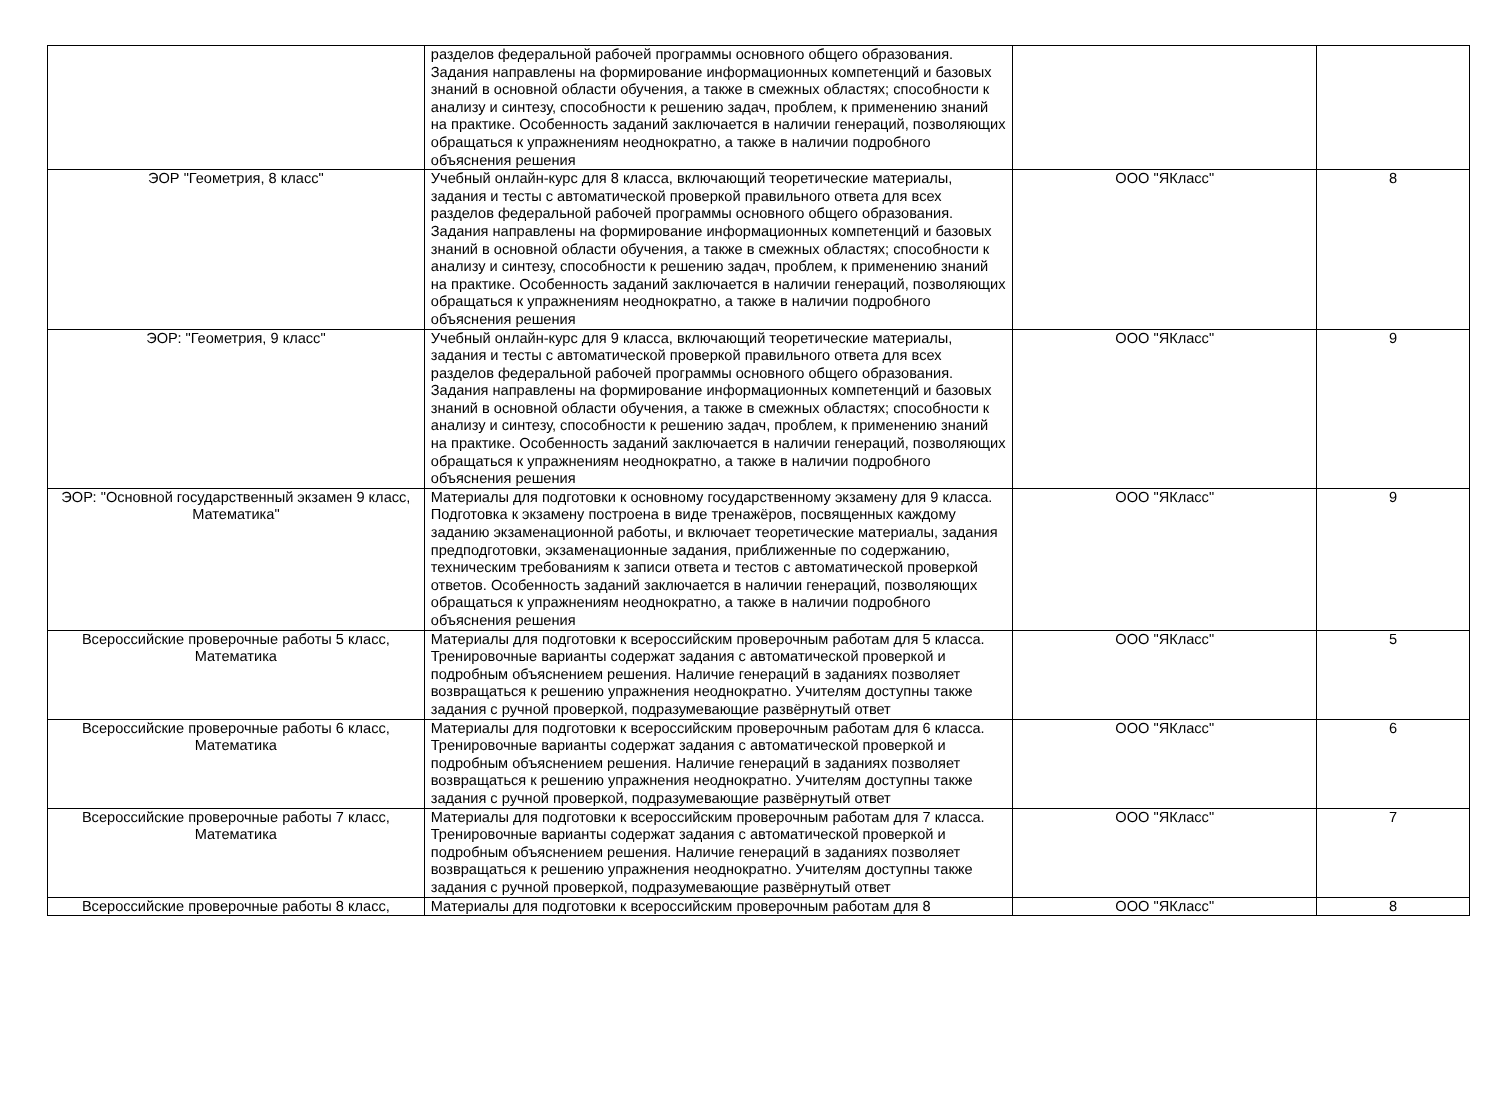| | разделов федеральной рабочей программы основного общего образования. Задания направлены на формирование информационных компетенций и базовых знаний в основной области обучения, а также в смежных областях; способности к анализу и синтезу, способности к решению задач, проблем, к применению знаний на практике. Особенность заданий заключается в наличии генераций, позволяющих обращаться к упражнениям неоднократно, а также в наличии подробного объяснения решения | | |
| ЭОР "Геометрия, 8 класс" | Учебный онлайн-курс для 8 класса, включающий теоретические материалы, задания и тесты с автоматической проверкой правильного ответа для всех разделов федеральной рабочей программы основного общего образования. Задания направлены на формирование информационных компетенций и базовых знаний в основной области обучения, а также в смежных областях; способности к анализу и синтезу, способности к решению задач, проблем, к применению знаний на практике. Особенность заданий заключается в наличии генераций, позволяющих обращаться к упражнениям неоднократно, а также в наличии подробного объяснения решения | ООО "ЯКласс" | 8 |
| ЭОР: "Геометрия, 9 класс" | Учебный онлайн-курс для 9 класса, включающий теоретические материалы, задания и тесты с автоматической проверкой правильного ответа для всех разделов федеральной рабочей программы основного общего образования. Задания направлены на формирование информационных компетенций и базовых знаний в основной области обучения, а также в смежных областях; способности к анализу и синтезу, способности к решению задач, проблем, к применению знаний на практике. Особенность заданий заключается в наличии генераций, позволяющих обращаться к упражнениям неоднократно, а также в наличии подробного объяснения решения | ООО "ЯКласс" | 9 |
| ЭОР: "Основной государственный экзамен 9 класс, Математика" | Материалы для подготовки к основному государственному экзамену для 9 класса. Подготовка к экзамену построена в виде тренажёров, посвященных каждому заданию экзаменационной работы, и включает теоретические материалы, задания предподготовки, экзаменационные задания, приближенные по содержанию, техническим требованиям к записи ответа и тестов с автоматической проверкой ответов. Особенность заданий заключается в наличии генераций, позволяющих обращаться к упражнениям неоднократно, а также в наличии подробного объяснения решения | ООО "ЯКласс" | 9 |
| Всероссийские проверочные работы 5 класс, Математика | Материалы для подготовки к всероссийским проверочным работам для 5 класса. Тренировочные варианты содержат задания с автоматической проверкой и подробным объяснением решения. Наличие генераций в заданиях позволяет возвращаться к решению упражнения неоднократно. Учителям доступны также задания с ручной проверкой, подразумевающие развёрнутый ответ | ООО "ЯКласс" | 5 |
| Всероссийские проверочные работы 6 класс, Математика | Материалы для подготовки к всероссийским проверочным работам для 6 класса. Тренировочные варианты содержат задания с автоматической проверкой и подробным объяснением решения. Наличие генераций в заданиях позволяет возвращаться к решению упражнения неоднократно. Учителям доступны также задания с ручной проверкой, подразумевающие развёрнутый ответ | ООО "ЯКласс" | 6 |
| Всероссийские проверочные работы 7 класс, Математика | Материалы для подготовки к всероссийским проверочным работам для 7 класса. Тренировочные варианты содержат задания с автоматической проверкой и подробным объяснением решения. Наличие генераций в заданиях позволяет возвращаться к решению упражнения неоднократно. Учителям доступны также задания с ручной проверкой, подразумевающие развёрнутый ответ | ООО "ЯКласс" | 7 |
| Всероссийские проверочные работы 8 класс, | Материалы для подготовки к всероссийским проверочным работам для 8 | ООО "ЯКласс" | 8 |